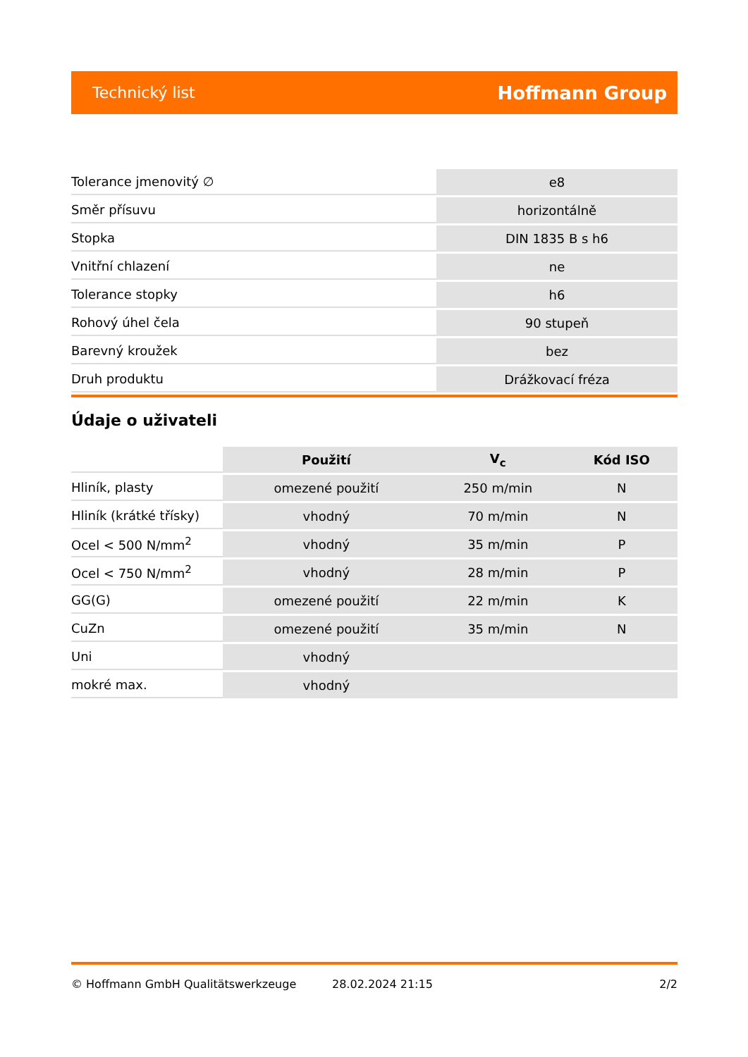Technický list Hoffmann Group
| Tolerance jmenovitý ∅ | e8 |
| Směr přísuvu | horizontálně |
| Stopka | DIN 1835 B s h6 |
| Vnitřní chlazení | ne |
| Tolerance stopky | h6 |
| Rohový úhel čela | 90 stupeň |
| Barevný kroužek | bez |
| Druh produktu | Drážkovací fréza |
Údaje o uživateli
| | Použití | V<sub>c</sub> | Kód ISO |
| --- | --- | --- | --- |
| Hliník, plasty | omezené použití | 250 m/min | N |
| Hliník (krátké třísky) | vhodný | 70 m/min | N |
| Ocel < 500 N/mm<sup>2</sup> | vhodný | 35 m/min | P |
| Ocel < 750 N/mm<sup>2</sup> | vhodný | 28 m/min | P |
| GG(G) | omezené použití | 22 m/min | K |
| CuZn | omezené použití | 35 m/min | N |
| Uni | vhodný | | |
| mokré max. | vhodný | | |
© Hoffmann GmbH Qualitätswerkzeuge 28.02.2024 21:15 2/2